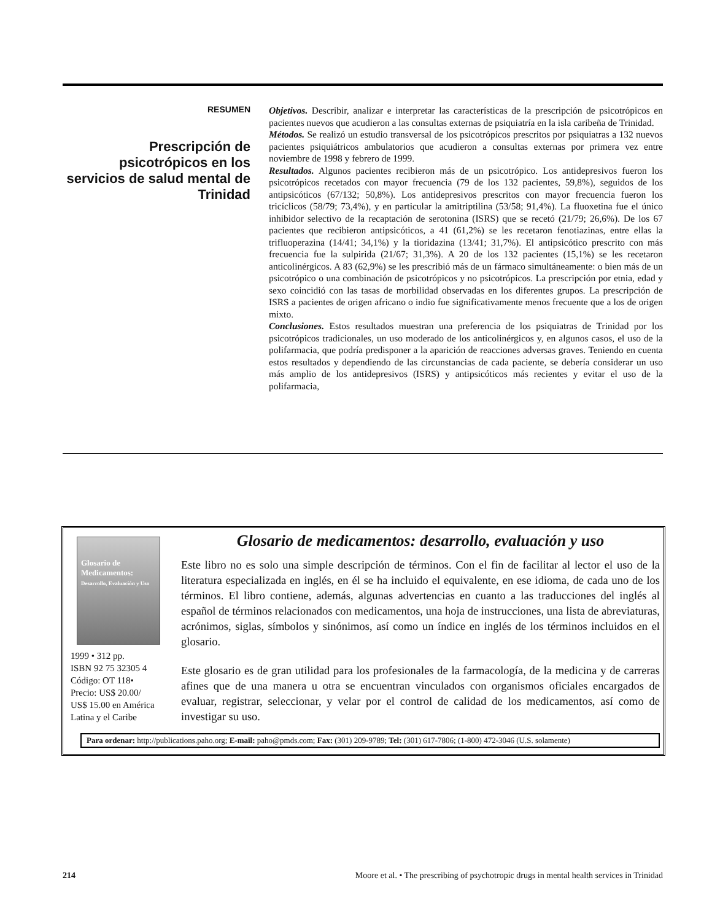RESUMEN
Prescripción de psicotrópicos en los servicios de salud mental de Trinidad
Objetivos. Describir, analizar e interpretar las características de la prescripción de psicotrópicos en pacientes nuevos que acudieron a las consultas externas de psiquiatría en la isla caribeña de Trinidad.
Métodos. Se realizó un estudio transversal de los psicotrópicos prescritos por psiquiatras a 132 nuevos pacientes psiquiátricos ambulatorios que acudieron a consultas externas por primera vez entre noviembre de 1998 y febrero de 1999.
Resultados. Algunos pacientes recibieron más de un psicotrópico. Los antidepresivos fueron los psicotrópicos recetados con mayor frecuencia (79 de los 132 pacientes, 59,8%), seguidos de los antipsicóticos (67/132; 50,8%). Los antidepresivos prescritos con mayor frecuencia fueron los tricíclicos (58/79; 73,4%), y en particular la amitriptilina (53/58; 91,4%). La fluoxetina fue el único inhibidor selectivo de la recaptación de serotonina (ISRS) que se recetó (21/79; 26,6%). De los 67 pacientes que recibieron antipsicóticos, a 41 (61,2%) se les recetaron fenotiazinas, entre ellas la trifluoperazina (14/41; 34,1%) y la tioridazina (13/41; 31,7%). El antipsicótico prescrito con más frecuencia fue la sulpirida (21/67; 31,3%). A 20 de los 132 pacientes (15,1%) se les recetaron anticolinérgicos. A 83 (62,9%) se les prescribió más de un fármaco simultáneamente: o bien más de un psicotrópico o una combinación de psicotrópicos y no psicotrópicos. La prescripción por etnia, edad y sexo coincidió con las tasas de morbilidad observadas en los diferentes grupos. La prescripción de ISRS a pacientes de origen africano o indio fue significativamente menos frecuente que a los de origen mixto.
Conclusiones. Estos resultados muestran una preferencia de los psiquiatras de Trinidad por los psicotrópicos tradicionales, un uso moderado de los anticolinérgicos y, en algunos casos, el uso de la polifarmacia, que podría predisponer a la aparición de reacciones adversas graves. Teniendo en cuenta estos resultados y dependiendo de las circunstancias de cada paciente, se debería considerar un uso más amplio de los antidepresivos (ISRS) y antipsicóticos más recientes y evitar el uso de la polifarmacia,
Glosario de Medicamentos:
Desarrollo, Evaluación y Uso
1999 • 312 pp.
ISBN 92 75 32305 4
Código: OT 118•
Precio: US$ 20.00/
US$ 15.00 en América
Latina y el Caribe
Glosario de medicamentos: desarrollo, evaluación y uso
Este libro no es solo una simple descripción de términos. Con el fin de facilitar al lector el uso de la literatura especializada en inglés, en él se ha incluido el equivalente, en ese idioma, de cada uno de los términos. El libro contiene, además, algunas advertencias en cuanto a las traducciones del inglés al español de términos relacionados con medicamentos, una hoja de instrucciones, una lista de abreviaturas, acrónimos, siglas, símbolos y sinónimos, así como un índice en inglés de los términos incluidos en el glosario.
Este glosario es de gran utilidad para los profesionales de la farmacología, de la medicina y de carreras afines que de una manera u otra se encuentran vinculados con organismos oficiales encargados de evaluar, registrar, seleccionar, y velar por el control de calidad de los medicamentos, así como de investigar su uso.
Para ordenar: http://publications.paho.org; E-mail: paho@pmds.com; Fax: (301) 209-9789; Tel: (301) 617-7806; (1-800) 472-3046 (U.S. solamente)
214 Moore et al. • The prescribing of psychotropic drugs in mental health services in Trinidad